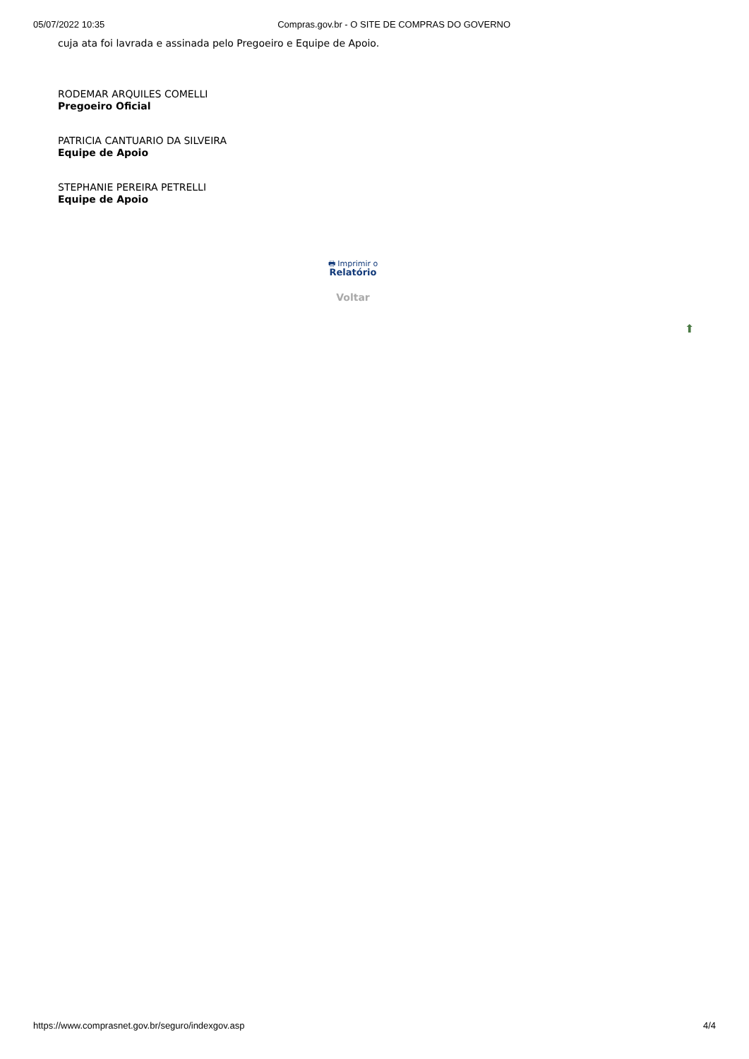05/07/2022 10:35 Compras.gov.br - O SITE DE COMPRAS DO GOVERNO
cuja ata foi lavrada e assinada pelo Pregoeiro e Equipe de Apoio.
RODEMAR ARQUILES COMELLI
Pregoeiro Oficial
PATRICIA CANTUARIO DA SILVEIRA
Equipe de Apoio
STEPHANIE PEREIRA PETRELLI
Equipe de Apoio
🖶 Imprimir o
Relatório
Voltar
⬆
https://www.comprasnet.gov.br/seguro/indexgov.asp 4/4